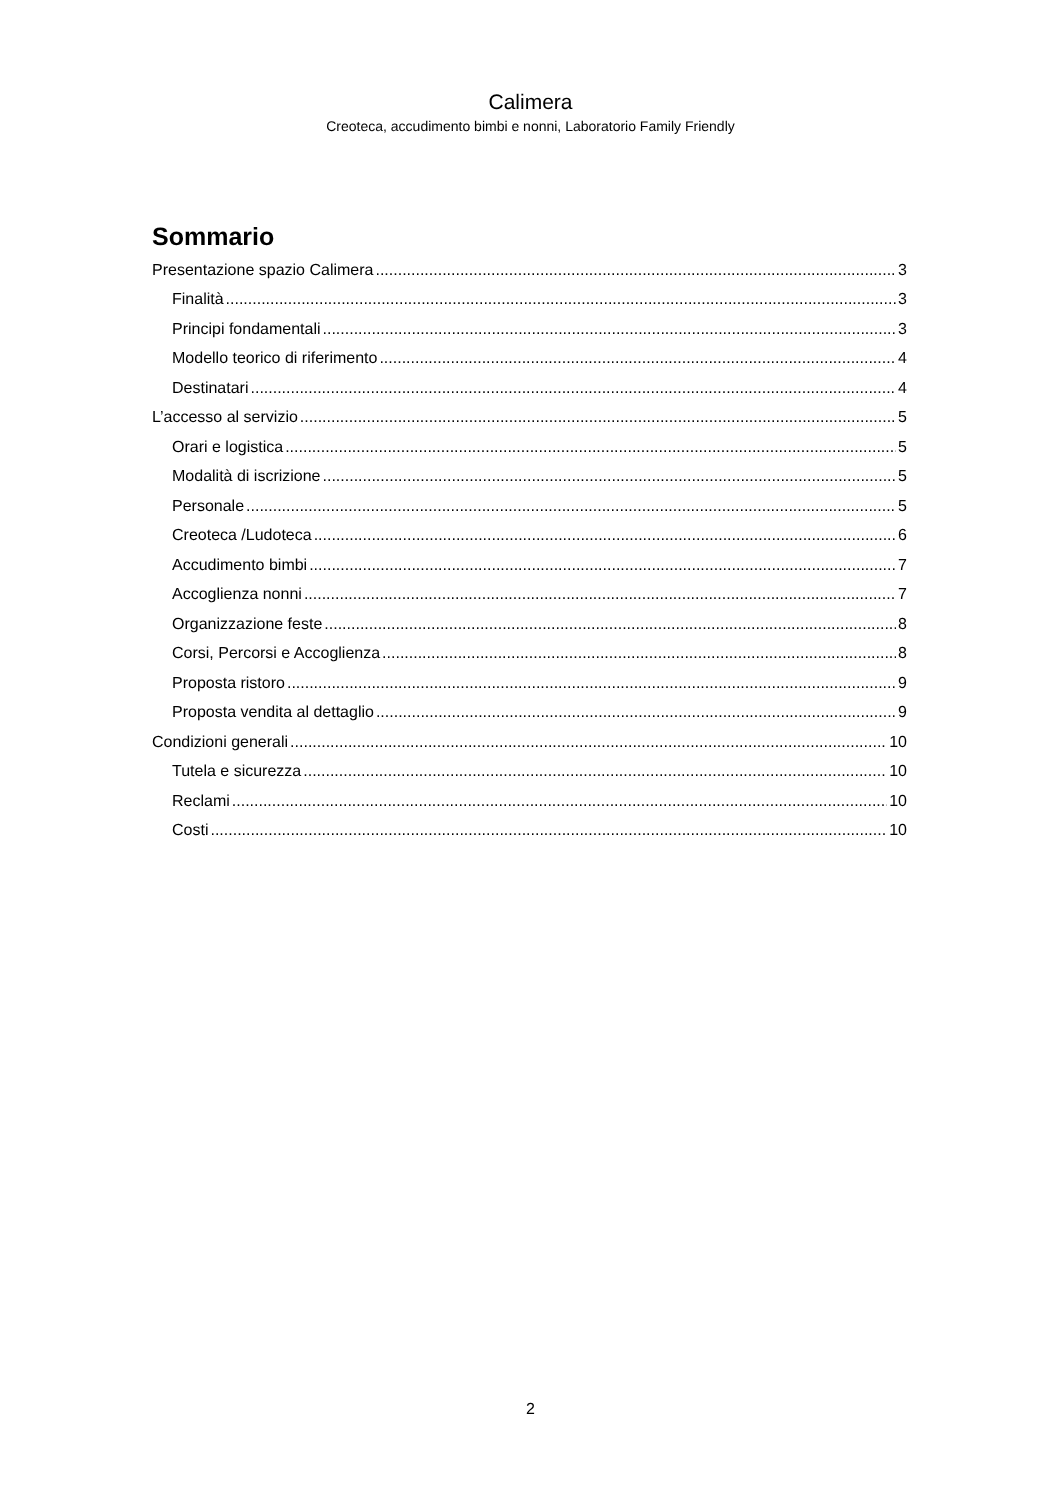Calimera
Creoteca, accudimento bimbi e nonni, Laboratorio Family Friendly
Sommario
Presentazione spazio Calimera 3
Finalità 3
Principi fondamentali 3
Modello teorico di riferimento 4
Destinatari 4
L’accesso al servizio 5
Orari e logistica 5
Modalità di iscrizione 5
Personale 5
Creoteca /Ludoteca 6
Accudimento bimbi 7
Accoglienza nonni 7
Organizzazione feste 8
Corsi, Percorsi e Accoglienza 8
Proposta ristoro 9
Proposta vendita al dettaglio 9
Condizioni generali 10
Tutela e sicurezza 10
Reclami 10
Costi 10
2